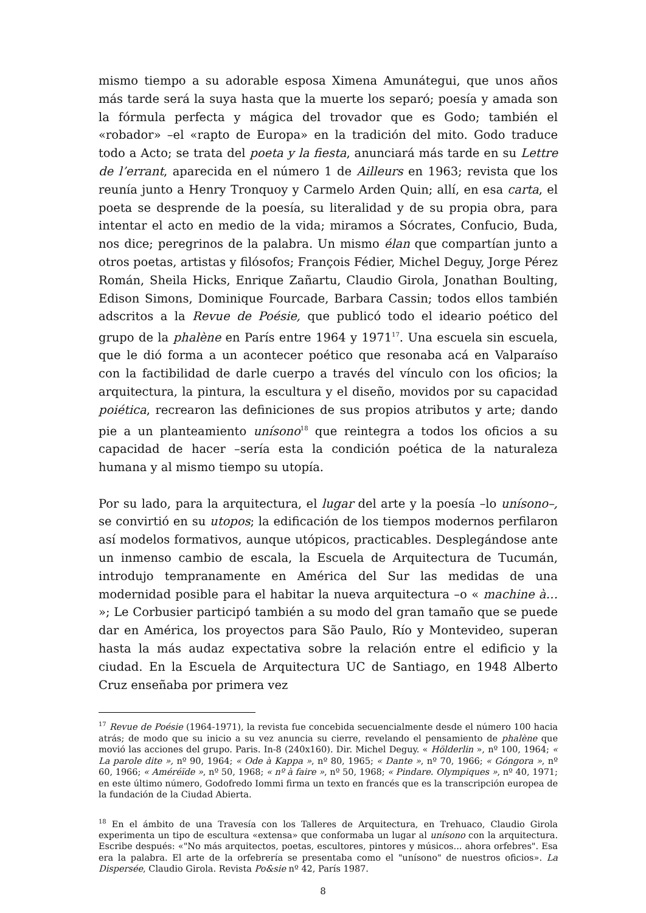mismo tiempo a su adorable esposa Ximena Amunátegui, que unos años más tarde será la suya hasta que la muerte los separó; poesía y amada son la fórmula perfecta y mágica del trovador que es Godo; también el «robador» –el «rapto de Europa» en la tradición del mito. Godo traduce todo a Acto; se trata del poeta y la fiesta, anunciará más tarde en su Lettre de l’errant, aparecida en el número 1 de Ailleurs en 1963; revista que los reunía junto a Henry Tronquoy y Carmelo Arden Quin; allí, en esa carta, el poeta se desprende de la poesía, su literalidad y de su propia obra, para intentar el acto en medio de la vida; miramos a Sócrates, Confucio, Buda, nos dice; peregrinos de la palabra. Un mismo élan que compartían junto a otros poetas, artistas y filósofos; François Fédier, Michel Deguy, Jorge Pérez Román, Sheila Hicks, Enrique Zañartu, Claudio Girola, Jonathan Boulting, Edison Simons, Dominique Fourcade, Barbara Cassin; todos ellos también adscritos a la Revue de Poésie, que publicó todo el ideario poético del grupo de la phalène en París entre 1964 y 1971<sup>17</sup>. Una escuela sin escuela, que le dió forma a un acontecer poético que resonaba acá en Valparaíso con la factibilidad de darle cuerpo a través del vínculo con los oficios; la arquitectura, la pintura, la escultura y el diseño, movidos por su capacidad poiética, recrearon las definiciones de sus propios atributos y arte; dando pie a un planteamiento unísono<sup>18</sup> que reintegra a todos los oficios a su capacidad de hacer –sería esta la condición poética de la naturaleza humana y al mismo tiempo su utopía.
Por su lado, para la arquitectura, el lugar del arte y la poesía –lo unísono–, se convirtió en su utopos; la edificación de los tiempos modernos perfilaron así modelos formativos, aunque utópicos, practicables. Desplegándose ante un inmenso cambio de escala, la Escuela de Arquitectura de Tucumán, introdujo tempranamente en América del Sur las medidas de una modernidad posible para el habitar la nueva arquitectura –o « machine à… »; Le Corbusier participó también a su modo del gran tamaño que se puede dar en América, los proyectos para São Paulo, Río y Montevideo, superan hasta la más audaz expectativa sobre la relación entre el edificio y la ciudad. En la Escuela de Arquitectura UC de Santiago, en 1948 Alberto Cruz enseñaba por primera vez
<sup>17</sup> Revue de Poésie (1964-1971), la revista fue concebida secuencialmente desde el número 100 hacia atrás; de modo que su inicio a su vez anuncia su cierre, revelando el pensamiento de phalène que movió las acciones del grupo. Paris. In-8 (240x160). Dir. Michel Deguy. « Hölderlin », nº 100, 1964; « La parole dite », nº 90, 1964; « Ode à Kappa », nº 80, 1965; « Dante », nº 70, 1966; « Góngora », nº 60, 1966; « Améréïde », nº 50, 1968; « nº à faire », nº 50, 1968; « Pindare. Olympiques », nº 40, 1971; en este último número, Godofredo Iommi firma un texto en francés que es la transcripción europea de la fundación de la Ciudad Abierta.
<sup>18</sup> En el ámbito de una Travesía con los Talleres de Arquitectura, en Trehuaco, Claudio Girola experimenta un tipo de escultura «extensa» que conformaba un lugar al unísono con la arquitectura. Escribe después: «"No más arquitectos, poetas, escultores, pintores y músicos... ahora orfebres". Esa era la palabra. El arte de la orfebrería se presentaba como el "unísono" de nuestros oficios». La Dispersée, Claudio Girola. Revista Po&sie nº 42, París 1987.
8